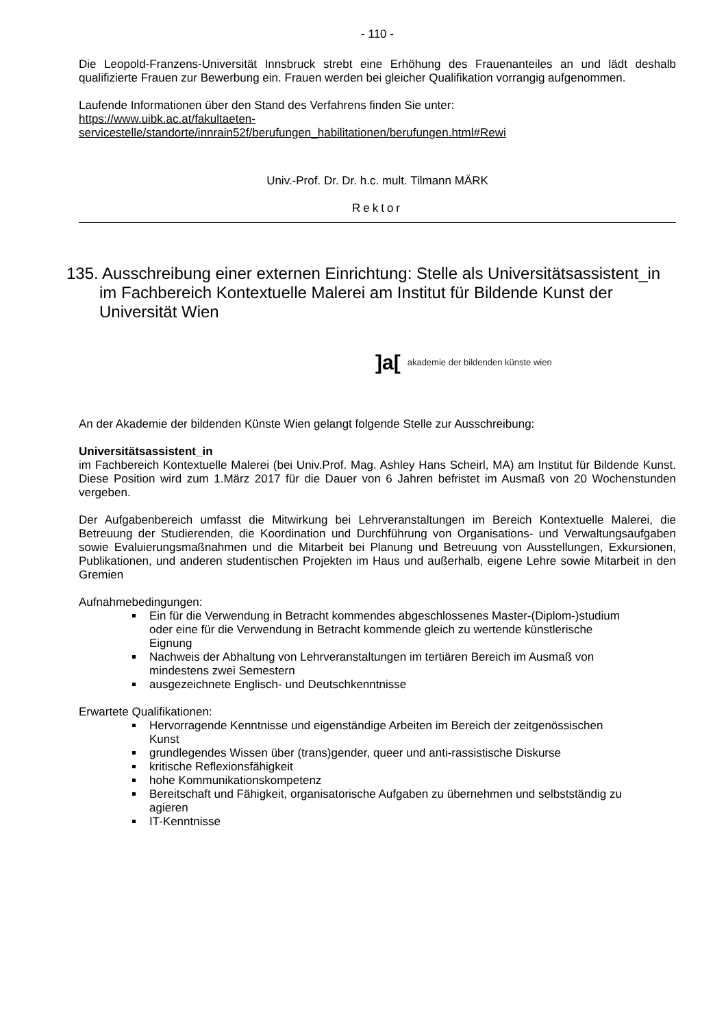- 110 -
Die Leopold-Franzens-Universität Innsbruck strebt eine Erhöhung des Frauenanteiles an und lädt deshalb qualifizierte Frauen zur Bewerbung ein. Frauen werden bei gleicher Qualifikation vorrangig aufgenommen.
Laufende Informationen über den Stand des Verfahrens finden Sie unter:
https://www.uibk.ac.at/fakultaeten-
servicestelle/standorte/innrain52f/berufungen_habilitationen/berufungen.html#Rewi
Univ.-Prof. Dr. Dr. h.c. mult. Tilmann MÄRK
Rektor
135. Ausschreibung einer externen Einrichtung: Stelle als Universitätsassistent_in im Fachbereich Kontextuelle Malerei am Institut für Bildende Kunst der Universität Wien
]a[ akademie der bildenden künste wien
An der Akademie der bildenden Künste Wien gelangt folgende Stelle zur Ausschreibung:
Universitätsassistent_in
im Fachbereich Kontextuelle Malerei (bei Univ.Prof. Mag. Ashley Hans Scheirl, MA) am Institut für Bildende Kunst. Diese Position wird zum 1.März 2017 für die Dauer von 6 Jahren befristet im Ausmaß von 20 Wochenstunden vergeben.
Der Aufgabenbereich umfasst die Mitwirkung bei Lehrveranstaltungen im Bereich Kontextuelle Malerei, die Betreuung der Studierenden, die Koordination und Durchführung von Organisations- und Verwaltungsaufgaben sowie Evaluierungsmaßnahmen und die Mitarbeit bei Planung und Betreuung von Ausstellungen, Exkursionen, Publikationen, und anderen studentischen Projekten im Haus und außerhalb, eigene Lehre sowie Mitarbeit in den Gremien
Aufnahmebedingungen:
Ein für die Verwendung in Betracht kommendes abgeschlossenes Master-(Diplom-)studium oder eine für die Verwendung in Betracht kommende gleich zu wertende künstlerische Eignung
Nachweis der Abhaltung von Lehrveranstaltungen im tertiären Bereich im Ausmaß von mindestens zwei Semestern
ausgezeichnete Englisch- und Deutschkenntnisse
Erwartete Qualifikationen:
Hervorragende Kenntnisse und eigenständige Arbeiten im Bereich der zeitgenössischen Kunst
grundlegendes Wissen über (trans)gender, queer und anti-rassistische Diskurse
kritische Reflexionsfähigkeit
hohe Kommunikationskompetenz
Bereitschaft und Fähigkeit, organisatorische Aufgaben zu übernehmen und selbstständig zu agieren
IT-Kenntnisse